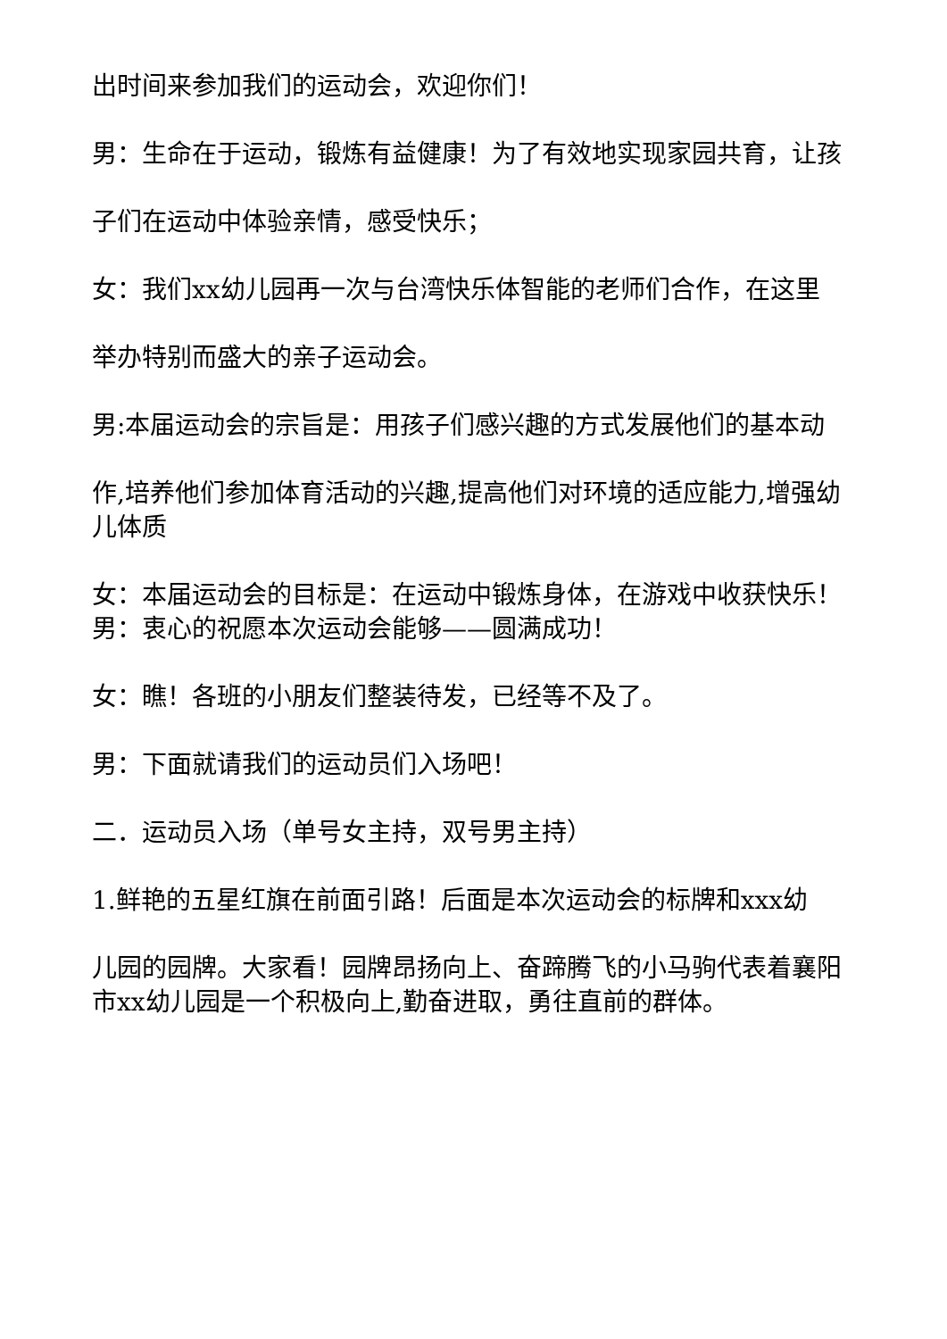出时间来参加我们的运动会，欢迎你们！
男：生命在于运动，锻炼有益健康！为了有效地实现家园共育，让孩
子们在运动中体验亲情，感受快乐；
女：我们xx幼儿园再一次与台湾快乐体智能的老师们合作，在这里
举办特别而盛大的亲子运动会。
男:本届运动会的宗旨是：用孩子们感兴趣的方式发展他们的基本动
作,培养他们参加体育活动的兴趣,提高他们对环境的适应能力,增强幼儿体质
女：本届运动会的目标是：在运动中锻炼身体，在游戏中收获快乐！男：衷心的祝愿本次运动会能够——圆满成功！
女：瞧！各班的小朋友们整装待发，已经等不及了。
男：下面就请我们的运动员们入场吧！
二．运动员入场（单号女主持，双号男主持）
1.鲜艳的五星红旗在前面引路！后面是本次运动会的标牌和xxx幼
儿园的园牌。大家看！园牌昂扬向上、奋蹄腾飞的小马驹代表着襄阳市xx幼儿园是一个积极向上,勤奋进取，勇往直前的群体。